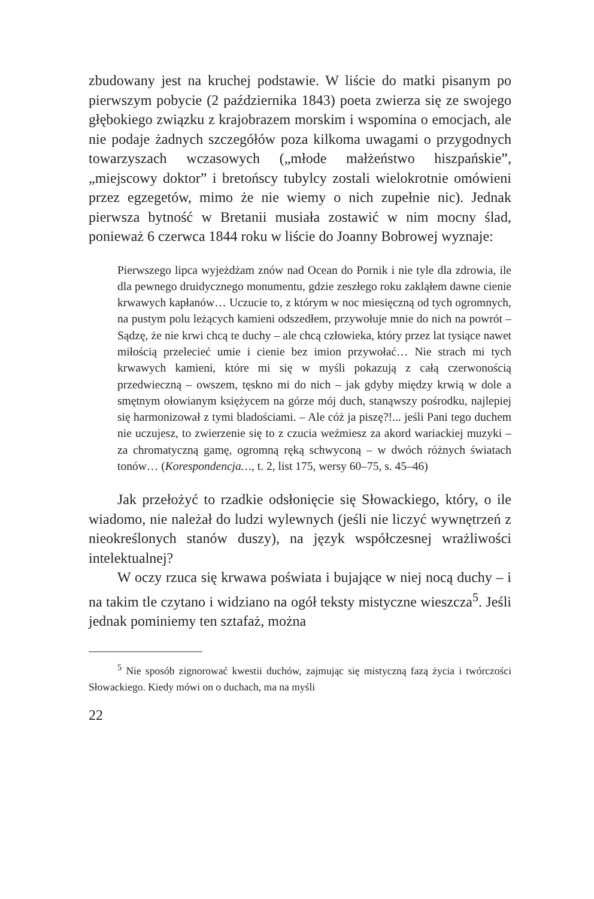zbudowany jest na kruchej podstawie. W liście do matki pisanym po pierwszym pobycie (2 października 1843) poeta zwierza się ze swojego głębokiego związku z krajobrazem morskim i wspomina o emocjach, ale nie podaje żadnych szczegółów poza kilkoma uwagami o przygodnych towarzyszach wczasowych („młode małżeństwo hiszpańskie”, „miejscowy doktor” i bretońscy tubylcy zostali wielokrotnie omówieni przez egzegetów, mimo że nie wiemy o nich zupełnie nic). Jednak pierwsza bytność w Bretanii musiała zostawić w nim mocny ślad, ponieważ 6 czerwca 1844 roku w liście do Joanny Bobrowej wyznaje:
Pierwszego lipca wyjeżdżam znów nad Ocean do Pornik i nie tyle dla zdrowia, ile dla pewnego druidycznego monumentu, gdzie zeszłego roku zakląłem dawne cienie krwawych kapłanów… Uczucie to, z którym w noc miesięczną od tych ogromnych, na pustym polu leżących kamieni odszedłem, przywołuje mnie do nich na powrót – Sądzę, że nie krwi chcą te duchy – ale chcą człowieka, który przez lat tysiące nawet miłością przelecieć umie i cienie bez imion przywołać… Nie strach mi tych krwawych kamieni, które mi się w myśli pokazują z całą czerwonością przedwieczną – owszem, tęskno mi do nich – jak gdyby między krwią w dole a smętnym ołowianym księżycem na górze mój duch, stanąwszy pośrodku, najlepiej się harmonizował z tymi bladościami. – Ale cóż ja piszę?!... jeśli Pani tego duchem nie uczujesz, to zwierzenie się to z czucia weźmiesz za akord wariackiej muzyki – za chromatyczną gamę, ogromną ręką schwyconą – w dwóch różnych światach tonów… (Korespondencja…, t. 2, list 175, wersy 60–75, s. 45–46)
Jak przełożyć to rzadkie odsłonięcie się Słowackiego, który, o ile wiadomo, nie należał do ludzi wylewnych (jeśli nie liczyć wywnętrzeń z nieokreślonych stanów duszy), na język współczesnej wrażliwości intelektualnej?
W oczy rzuca się krwawa poświata i bujające w niej nocą duchy – i na takim tle czytano i widziano na ogół teksty mistyczne wieszcza<sup>5</sup>. Jeśli jednak pominiemy ten sztafaż, można
<sup>5</sup> Nie sposób zignorować kwestii duchów, zajmując się mistyczną fazą życia i twórczości Słowackiego. Kiedy mówi on o duchach, ma na myśli
22